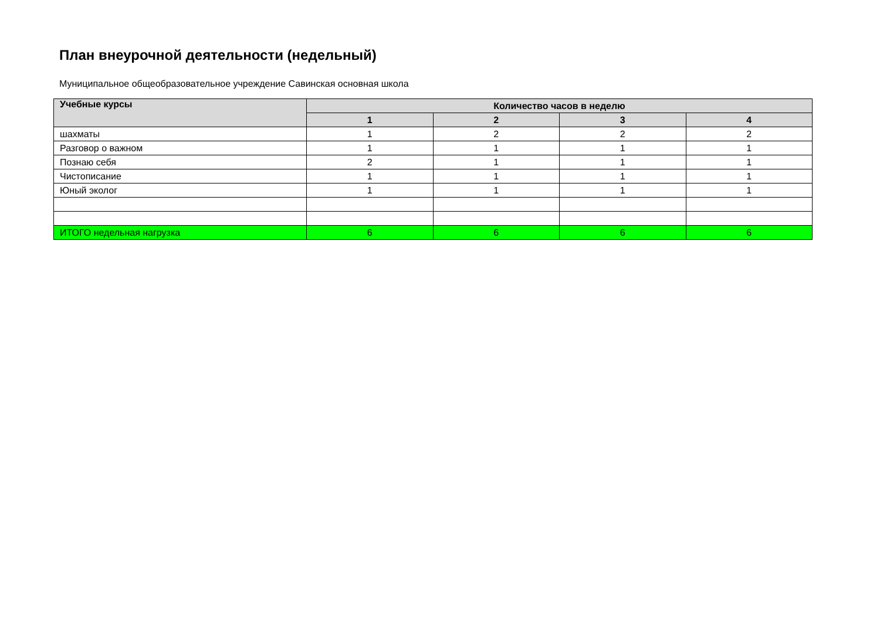План внеурочной деятельности (недельный)
Муниципальное общеобразовательное учреждение Савинская основная школа
| Учебные курсы | Количество часов в неделю | | | |
| --- | --- | --- | --- | --- |
| | 1 | 2 | 3 | 4 |
| шахматы | 1 | 2 | 2 | 2 |
| Разговор о важном | 1 | 1 | 1 | 1 |
| Познаю себя | 2 | 1 | 1 | 1 |
| Чистописание | 1 | 1 | 1 | 1 |
| Юный эколог | 1 | 1 | 1 | 1 |
| ИТОГО недельная нагрузка | 6 | 6 | 6 | 6 |